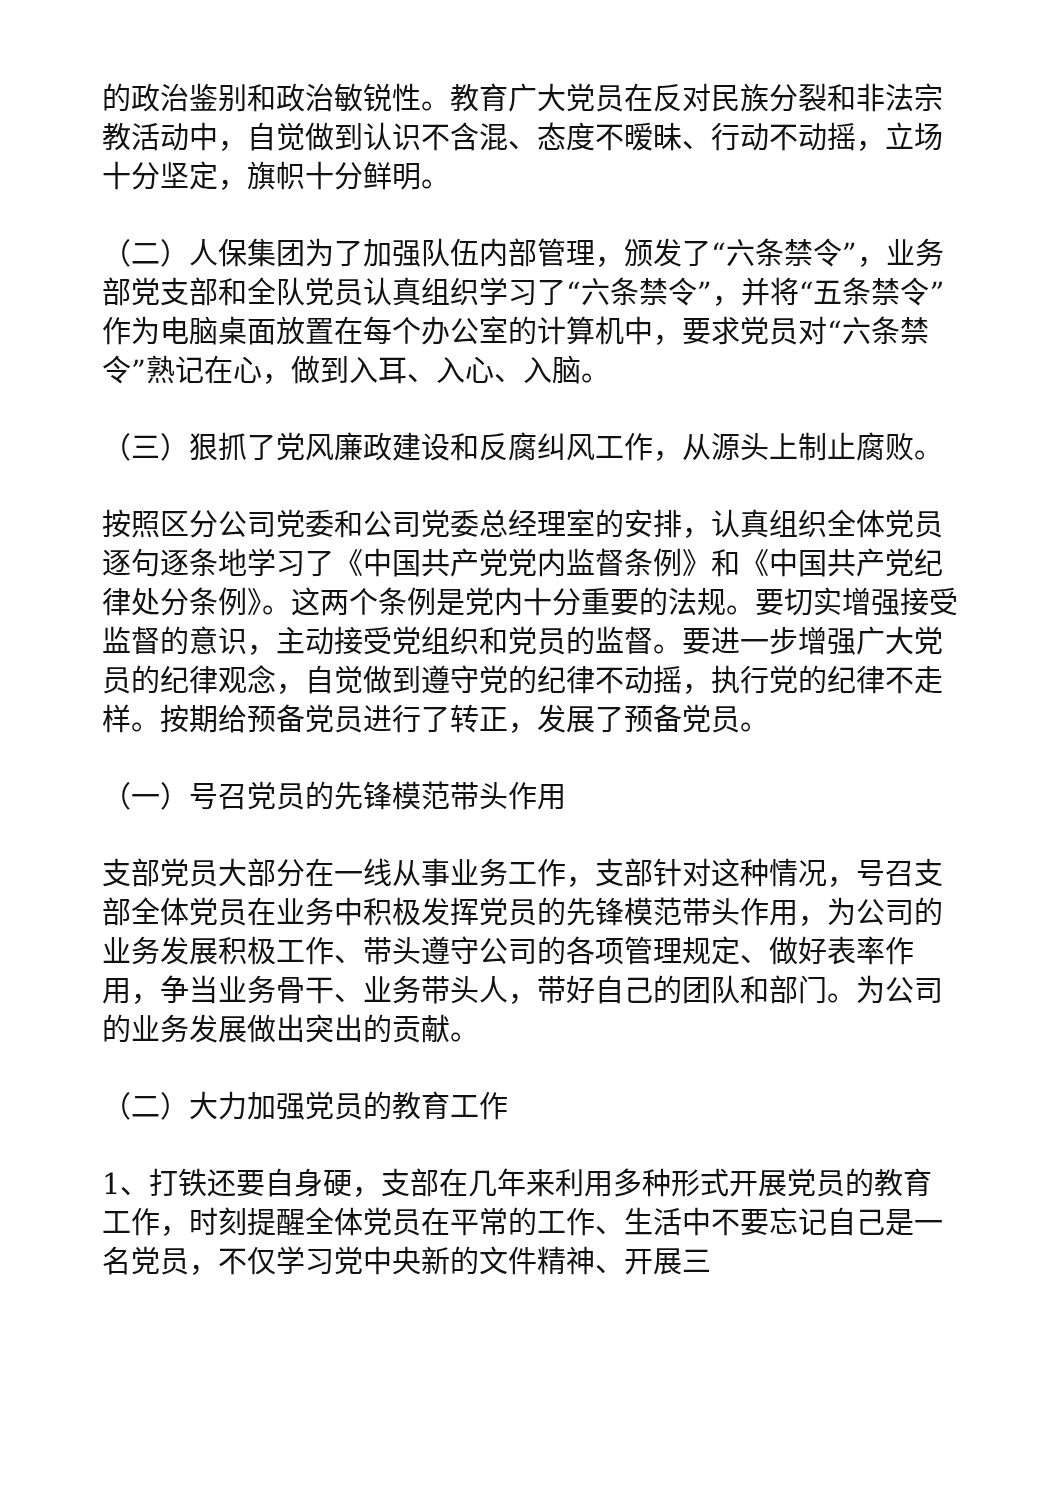的政治鉴别和政治敏锐性。教育广大党员在反对民族分裂和非法宗教活动中，自觉做到认识不含混、态度不暧昧、行动不动摇，立场十分坚定，旗帜十分鲜明。
（二）人保集团为了加强队伍内部管理，颁发了“六条禁令”，业务部党支部和全队党员认真组织学习了“六条禁令”，并将“五条禁令”作为电脑桌面放置在每个办公室的计算机中，要求党员对“六条禁令”熟记在心，做到入耳、入心、入脑。
（三）狠抓了党风廉政建设和反腐纠风工作，从源头上制止腐败。
按照区分公司党委和公司党委总经理室的安排，认真组织全体党员逐句逐条地学习了《中国共产党党内监督条例》和《中国共产党纪律处分条例》。这两个条例是党内十分重要的法规。要切实增强接受监督的意识，主动接受党组织和党员的监督。要进一步增强广大党员的纪律观念，自觉做到遵守党的纪律不动摇，执行党的纪律不走样。按期给预备党员进行了转正，发展了预备党员。
（一）号召党员的先锋模范带头作用
支部党员大部分在一线从事业务工作，支部针对这种情况，号召支部全体党员在业务中积极发挥党员的先锋模范带头作用，为公司的业务发展积极工作、带头遵守公司的各项管理规定、做好表率作用，争当业务骨干、业务带头人，带好自己的团队和部门。为公司的业务发展做出突出的贡献。
（二）大力加强党员的教育工作
1、打铁还要自身硬，支部在几年来利用多种形式开展党员的教育工作，时刻提醒全体党员在平常的工作、生活中不要忘记自己是一名党员，不仅学习党中央新的文件精神、开展三